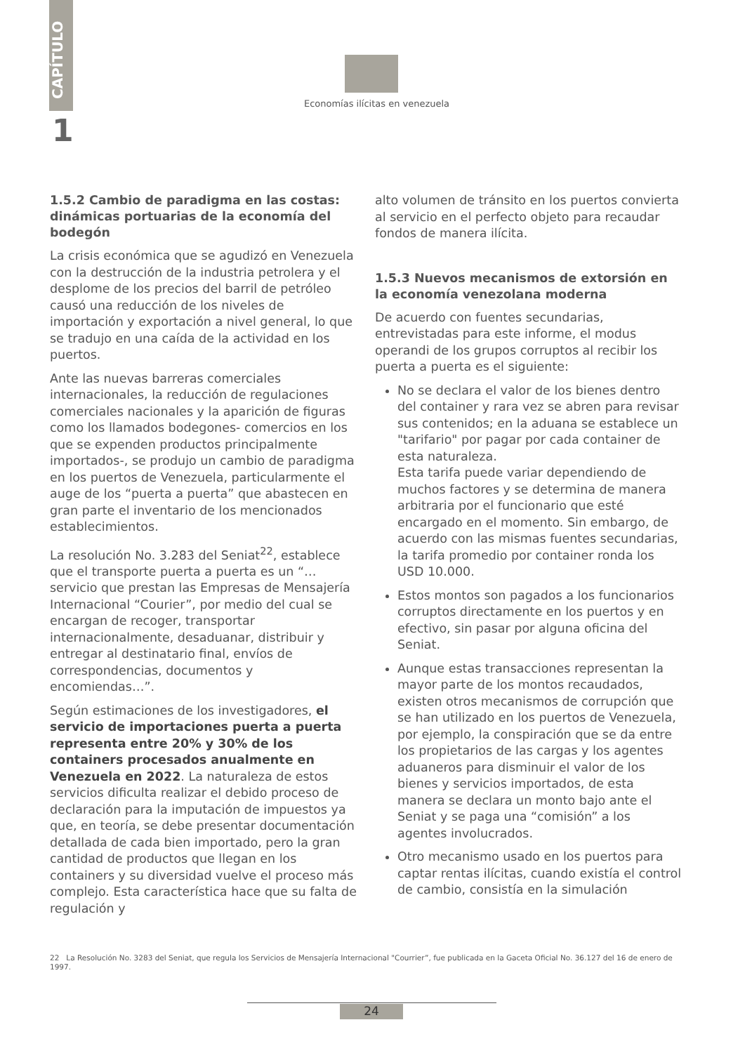CAPÍTULO
1
Economías ilícitas en venezuela
1.5.2 Cambio de paradigma en las costas: dinámicas portuarias de la economía del bodegón
La crisis económica que se agudizó en Venezuela con la destrucción de la industria petrolera y el desplome de los precios del barril de petróleo causó una reducción de los niveles de importación y exportación a nivel general, lo que se tradujo en una caída de la actividad en los puertos.
Ante las nuevas barreras comerciales internacionales, la reducción de regulaciones comerciales nacionales y la aparición de figuras como los llamados bodegones- comercios en los que se expenden productos principalmente importados-, se produjo un cambio de paradigma en los puertos de Venezuela, particularmente el auge de los “puerta a puerta” que abastecen en gran parte el inventario de los mencionados establecimientos.
La resolución No. 3.283 del Seniat<sup>22</sup>, establece que el transporte puerta a puerta es un “…servicio que prestan las Empresas de Mensajería Internacional “Courier”, por medio del cual se encargan de recoger, transportar internacionalmente, desaduanar, distribuir y entregar al destinatario final, envíos de correspondencias, documentos y encomiendas…”.
Según estimaciones de los investigadores, el servicio de importaciones puerta a puerta representa entre 20% y 30% de los containers procesados anualmente en Venezuela en 2022. La naturaleza de estos servicios dificulta realizar el debido proceso de declaración para la imputación de impuestos ya que, en teoría, se debe presentar documentación detallada de cada bien importado, pero la gran cantidad de productos que llegan en los containers y su diversidad vuelve el proceso más complejo. Esta característica hace que su falta de regulación y
alto volumen de tránsito en los puertos convierta al servicio en el perfecto objeto para recaudar fondos de manera ilícita.
1.5.3 Nuevos mecanismos de extorsión en la economía venezolana moderna
De acuerdo con fuentes secundarias, entrevistadas para este informe, el modus operandi de los grupos corruptos al recibir los puerta a puerta es el siguiente:
No se declara el valor de los bienes dentro del container y rara vez se abren para revisar sus contenidos; en la aduana se establece un "tarifario" por pagar por cada container de esta naturaleza.
Esta tarifa puede variar dependiendo de muchos factores y se determina de manera arbitraria por el funcionario que esté encargado en el momento. Sin embargo, de acuerdo con las mismas fuentes secundarias, la tarifa promedio por container ronda los USD 10.000.
Estos montos son pagados a los funcionarios corruptos directamente en los puertos y en efectivo, sin pasar por alguna oficina del Seniat.
Aunque estas transacciones representan la mayor parte de los montos recaudados, existen otros mecanismos de corrupción que se han utilizado en los puertos de Venezuela, por ejemplo, la conspiración que se da entre los propietarios de las cargas y los agentes aduaneros para disminuir el valor de los bienes y servicios importados, de esta manera se declara un monto bajo ante el Seniat y se paga una “comisión” a los agentes involucrados.
Otro mecanismo usado en los puertos para captar rentas ilícitas, cuando existía el control de cambio, consistía en la simulación
22 La Resolución No. 3283 del Seniat, que regula los Servicios de Mensajería Internacional "Courrier”, fue publicada en la Gaceta Oficial No. 36.127 del 16 de enero de 1997.
24